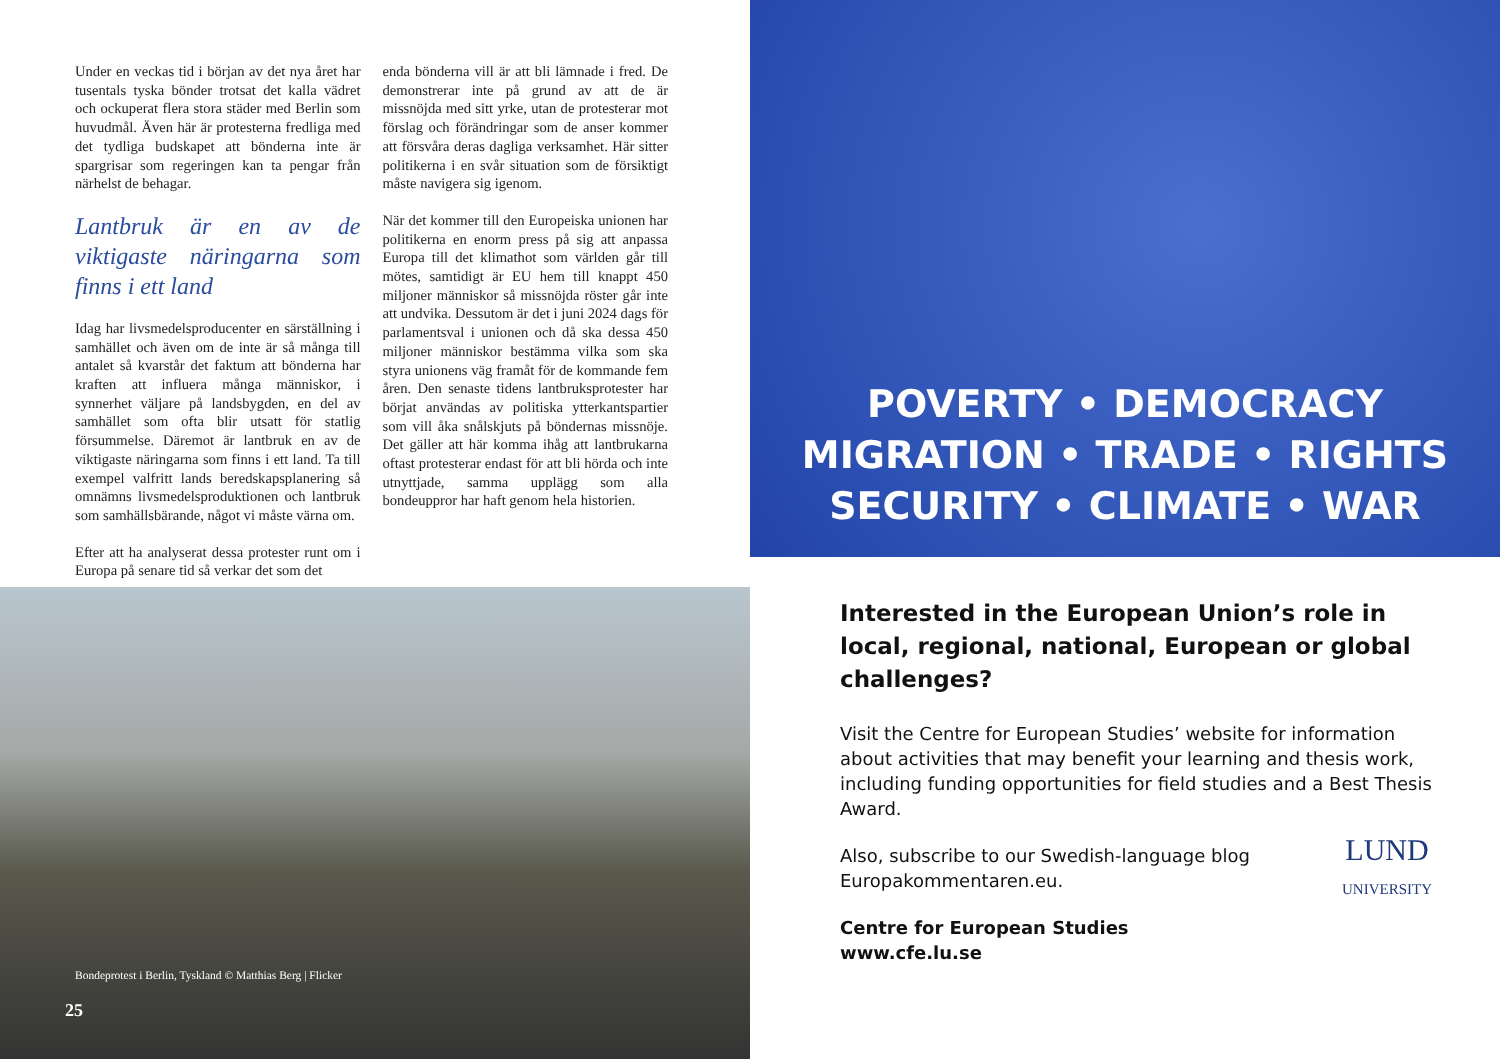Under en veckas tid i början av det nya året har tusentals tyska bönder trotsat det kalla vädret och ockuperat flera stora städer med Berlin som huvudmål. Även här är protesterna fredliga med det tydliga budskapet att bönderna inte är spargrisar som regeringen kan ta pengar från närhelst de behagar.
Lantbruk är en av de viktigaste näringarna som finns i ett land
Idag har livsmedelsproducenter en särställning i samhället och även om de inte är så många till antalet så kvarstår det faktum att bönderna har kraften att influera många människor, i synnerhet väljare på landsbygden, en del av samhället som ofta blir utsatt för statlig försummelse. Däremot är lantbruk en av de viktigaste näringarna som finns i ett land. Ta till exempel valfritt lands beredskapsplanering så omnämns livsmedelsproduktionen och lantbruk som samhällsbärande, något vi måste värna om.
Efter att ha analyserat dessa protester runt om i Europa på senare tid så verkar det som det
enda bönderna vill är att bli lämnade i fred. De demonstrerar inte på grund av att de är missnöjda med sitt yrke, utan de protesterar mot förslag och förändringar som de anser kommer att försvåra deras dagliga verksamhet. Här sitter politikerna i en svår situation som de försiktigt måste navigera sig igenom.
När det kommer till den Europeiska unionen har politikerna en enorm press på sig att anpassa Europa till det klimathot som världen går till mötes, samtidigt är EU hem till knappt 450 miljoner människor så missnöjda röster går inte att undvika. Dessutom är det i juni 2024 dags för parlamentsval i unionen och då ska dessa 450 miljoner människor bestämma vilka som ska styra unionens väg framåt för de kommande fem åren. Den senaste tidens lantbruksprotester har börjat användas av politiska ytterkantspartier som vill åka snålskjuts på böndernas missnöje. Det gäller att här komma ihåg att lantbrukarna oftast protesterar endast för att bli hörda och inte utnyttjade, samma upplägg som alla bondeuppror har haft genom hela historien.
Bondeprotest i Berlin, Tyskland © Matthias Berg | Flicker
25
POVERTY • DEMOCRACY
MIGRATION • TRADE • RIGHTS
SECURITY • CLIMATE • WAR
Interested in the European Union’s role in local, regional, national, European or global challenges?
Visit the Centre for European Studies’ website for information about activities that may benefit your learning and thesis work, including funding opportunities for field studies and a Best Thesis Award.
LUND
UNIVERSITY
Also, subscribe to our Swedish-language blog Europakommentaren.eu.
Centre for European Studies
www.cfe.lu.se